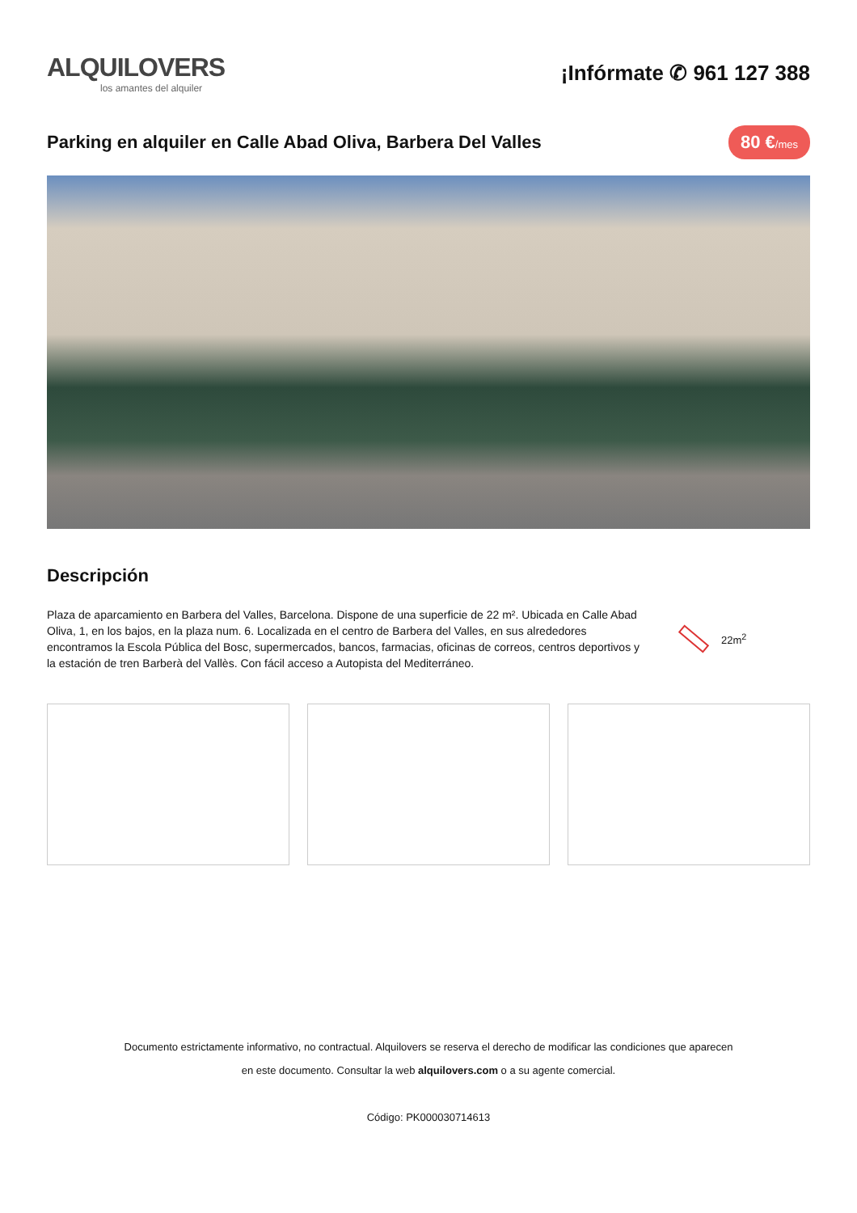ALQUILOVERS
los amantes del alquiler
¡Infórmate ✆ 961 127 388
Parking en alquiler en Calle Abad Oliva, Barbera Del Valles
80 €/mes
Descripción
Plaza de aparcamiento en Barbera del Valles, Barcelona. Dispone de una superficie de 22 m². Ubicada en Calle Abad Oliva, 1, en los bajos, en la plaza num. 6. Localizada en el centro de Barbera del Valles, en sus alrededores encontramos la Escola Pública del Bosc, supermercados, bancos, farmacias, oficinas de correos, centros deportivos y la estación de tren Barberà del Vallès. Con fácil acceso a Autopista del Mediterráneo.
22m<sup>2</sup>
Documento estrictamente informativo, no contractual. Alquilovers se reserva el derecho de modificar las condiciones que aparecen
en este documento. Consultar la web alquilovers.com o a su agente comercial.
Código: PK000030714613